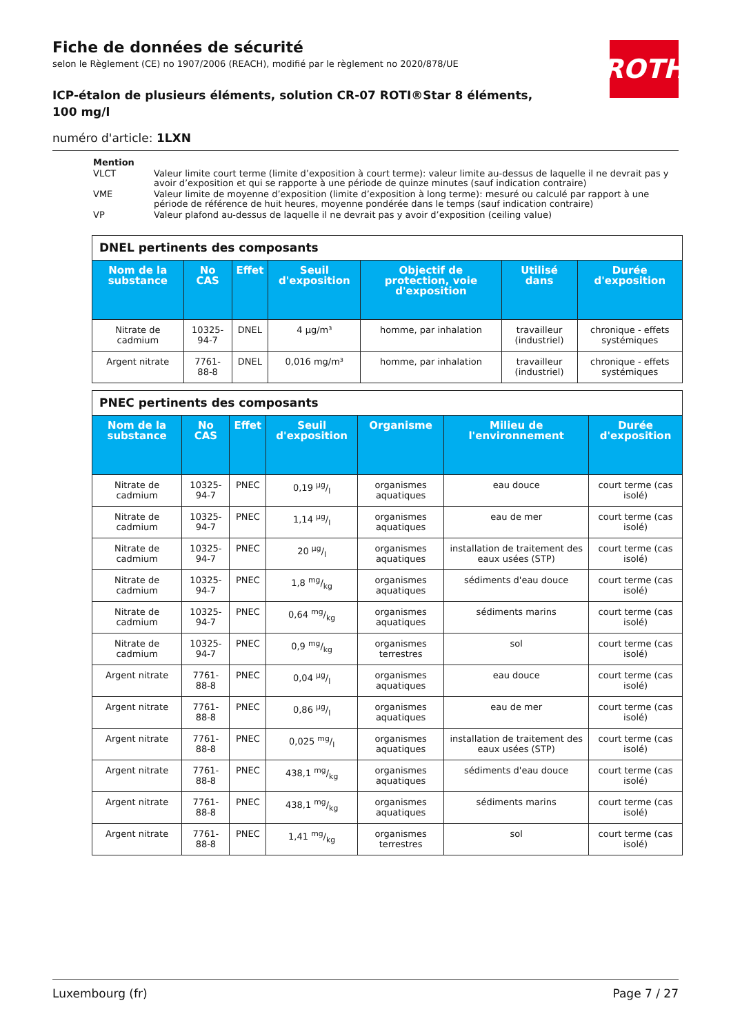ROTH
Fiche de données de sécurité
selon le Règlement (CE) no 1907/2006 (REACH), modifié par le règlement no 2020/878/UE
ICP-étalon de plusieurs éléments, solution CR-07 ROTI®Star 8 éléments, 100 mg/l
numéro d'article: 1LXN
| Mention | |
| VLCT | Valeur limite court terme (limite d’exposition à court terme): valeur limite au-dessus de laquelle il ne devrait pas y avoir d’exposition et qui se rapporte à une période de quinze minutes (sauf indication contraire) |
| VME | Valeur limite de moyenne d’exposition (limite d’exposition à long terme): mesuré ou calculé par rapport à une période de référence de huit heures, moyenne pondérée dans le temps (sauf indication contraire) |
| VP | Valeur plafond au-dessus de laquelle il ne devrait pas y avoir d’exposition (ceiling value) |
| DNEL pertinents des composants | | | | | | |
| --- | --- | --- | --- | --- | --- | --- |
| Nom de la substance | No CAS | Effet | Seuil d'exposition | Objectif de protection, voie d'exposition | Utilisé dans | Durée d'exposition |
| Nitrate de cadmium | 10325-94-7 | DNEL | 4 µg/m³ | homme, par inhalation | travailleur (industriel) | chronique - effets systémiques |
| Argent nitrate | 7761-88-8 | DNEL | 0,016 mg/m³ | homme, par inhalation | travailleur (industriel) | chronique - effets systémiques |
| PNEC pertinents des composants | | | | | | |
| --- | --- | --- | --- | --- | --- | --- |
| Nom de la substance | No CAS | Effet | Seuil d'exposition | Organisme | Milieu de l'environnement | Durée d'exposition |
| Nitrate de cadmium | 10325-94-7 | PNEC | 0,19 µg/l | organismes aquatiques | eau douce | court terme (cas isolé) |
| Nitrate de cadmium | 10325-94-7 | PNEC | 1,14 µg/l | organismes aquatiques | eau de mer | court terme (cas isolé) |
| Nitrate de cadmium | 10325-94-7 | PNEC | 20 µg/l | organismes aquatiques | installation de traitement des eaux usées (STP) | court terme (cas isolé) |
| Nitrate de cadmium | 10325-94-7 | PNEC | 1,8 mg/kg | organismes aquatiques | sédiments d'eau douce | court terme (cas isolé) |
| Nitrate de cadmium | 10325-94-7 | PNEC | 0,64 mg/kg | organismes aquatiques | sédiments marins | court terme (cas isolé) |
| Nitrate de cadmium | 10325-94-7 | PNEC | 0,9 mg/kg | organismes terrestres | sol | court terme (cas isolé) |
| Argent nitrate | 7761-88-8 | PNEC | 0,04 µg/l | organismes aquatiques | eau douce | court terme (cas isolé) |
| Argent nitrate | 7761-88-8 | PNEC | 0,86 µg/l | organismes aquatiques | eau de mer | court terme (cas isolé) |
| Argent nitrate | 7761-88-8 | PNEC | 0,025 mg/l | organismes aquatiques | installation de traitement des eaux usées (STP) | court terme (cas isolé) |
| Argent nitrate | 7761-88-8 | PNEC | 438,1 mg/kg | organismes aquatiques | sédiments d'eau douce | court terme (cas isolé) |
| Argent nitrate | 7761-88-8 | PNEC | 438,1 mg/kg | organismes aquatiques | sédiments marins | court terme (cas isolé) |
| Argent nitrate | 7761-88-8 | PNEC | 1,41 mg/kg | organismes terrestres | sol | court terme (cas isolé) |
Luxembourg (fr) Page 7 / 27